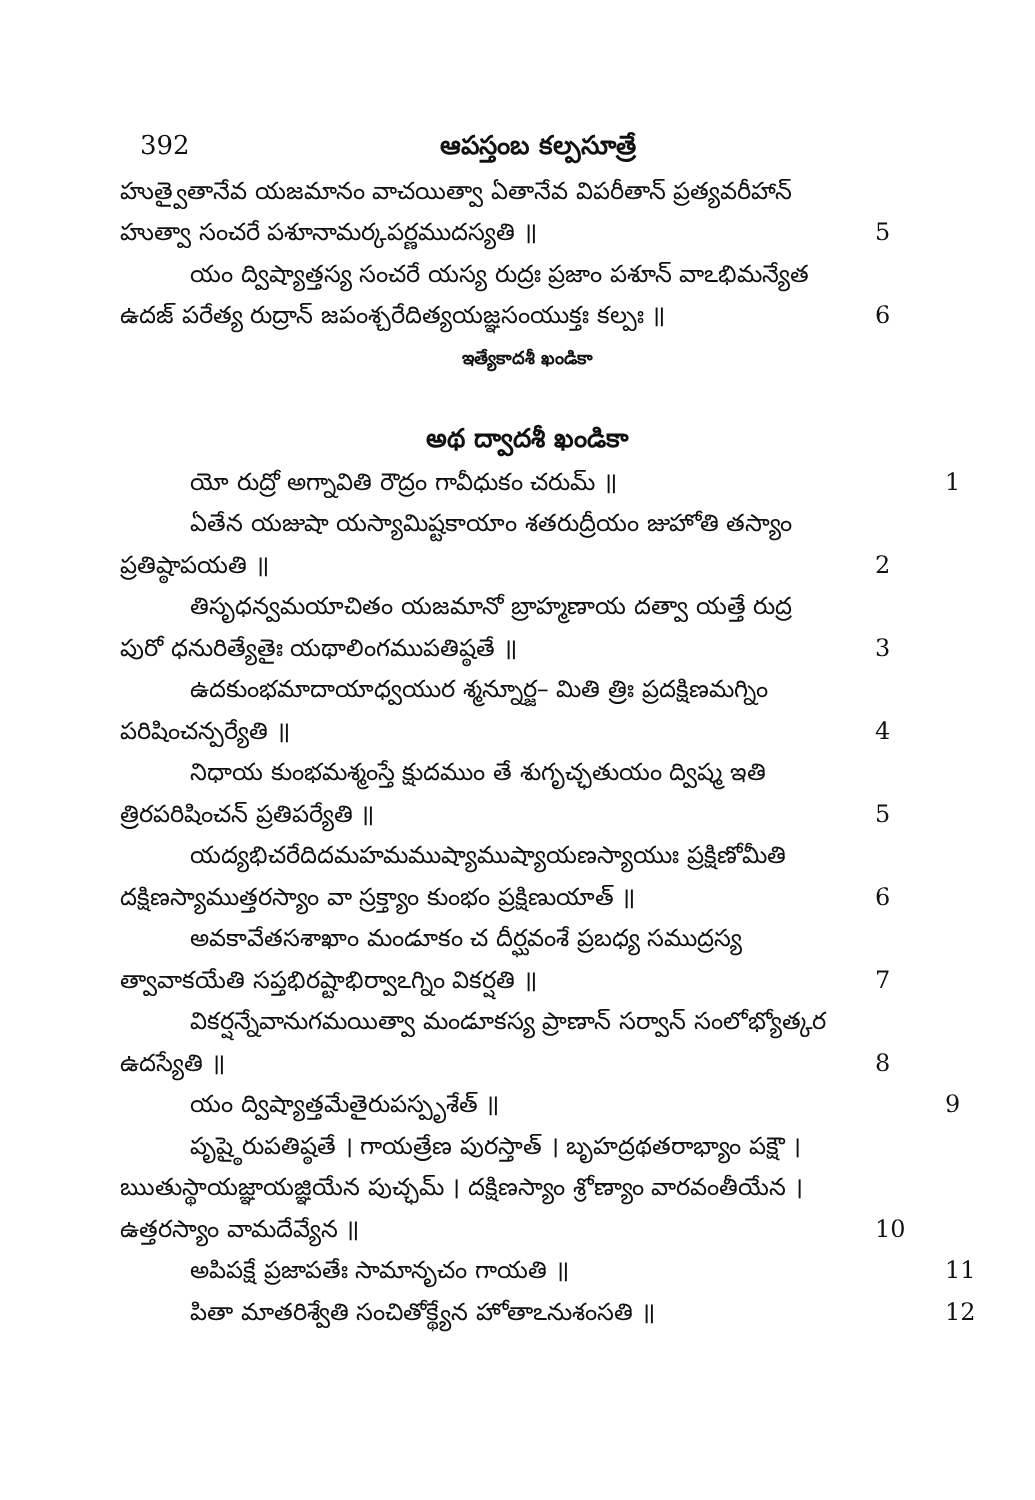392 ఆపస్తంబ కల్పసూత్రే
హుత్వైతానేవ యజమానం వాచయిత్వా ఏతానేవ విపరీతాన్ ప్రత్యవరీహాన్
హుత్వా సంచరే పశూనామర్కపర్ణముదస్యతి ॥ 5
యం ద్విష్యాత్తస్య సంచరే యస్య రుద్రః ప్రజాం పశూన్ వాఽభిమన్యేత
ఉదజ్ పరేత్య రుద్రాన్ జపంశ్చరేదిత్యయజ్ఞసంయుక్తః కల్పః ॥ 6
ఇత్యేకాదశీ ఖండికా
అథ ద్వాదశీ ఖండికా
యో రుద్రో అగ్నావితి రౌద్రం గావీధుకం చరుమ్ ॥ 1
ఏతేన యజుషా యస్యామిష్టకాయాం శతరుద్రీయం జుహోతి తస్యాం
ప్రతిష్ఠాపయతి ॥ 2
తిసృధన్వమయాచితం యజమానో బ్రాహ్మణాయ దత్వా యత్తే రుద్ర
పురో ధనురిత్యేతైః యథాలింగముపతిష్ఠతే ॥ 3
ఉదకుంభమాదాయాధ్వయుర శ్మన్నూర్జ– మితి త్రిః ప్రదక్షిణమగ్నిం
పరిషించన్పర్యేతి ॥ 4
నిధాయ కుంభమశ్మంస్తే క్షుదముం తే శుగృచ్ఛతుయం ద్విష్మ ఇతి
త్రిరపరిషించన్ ప్రతిపర్యేతి ॥ 5
యద్యభిచరేదిదమహమముష్యాముష్యాయణస్యాయుః ప్రక్షిణోమీతి
దక్షిణస్యాముత్తరస్యాం వా స్రక్త్యాం కుంభం ప్రక్షిణుయాత్ ॥ 6
అవకావేతసశాఖాం మండూకం చ దీర్ఘవంశే ప్రబధ్య సముద్రస్య
త్వావాకయేతి సప్తభిరష్టాభిర్వాఽగ్నిం వికర్షతి ॥ 7
వికర్షన్నేవానుగమయిత్వా మండూకస్య ప్రాణాన్ సర్వాన్ సంలోభ్యోత్కర
ఉదస్యేతి ॥ 8
యం ద్విష్యాత్తమేతైరుపస్పృశేత్ ॥ 9
పృష్ఠైరుపతిష్ఠతే । గాయత్రేణ పురస్తాత్ । బృహద్రథతరాభ్యాం పక్షౌ ।
ఋతుస్థాయజ్ఞాయజ్ఞియేన పుచ్ఛమ్ । దక్షిణస్యాం శ్రోణ్యాం వారవంతీయేన ।
ఉత్తరస్యాం వామదేవ్యేన ॥ 10
అపిపక్షే ప్రజాపతేః సామానృచం గాయతి ॥ 11
పితా మాతరిశ్వేతి సంచితోక్థ్యేన హోతాఽనుశంసతి ॥ 12